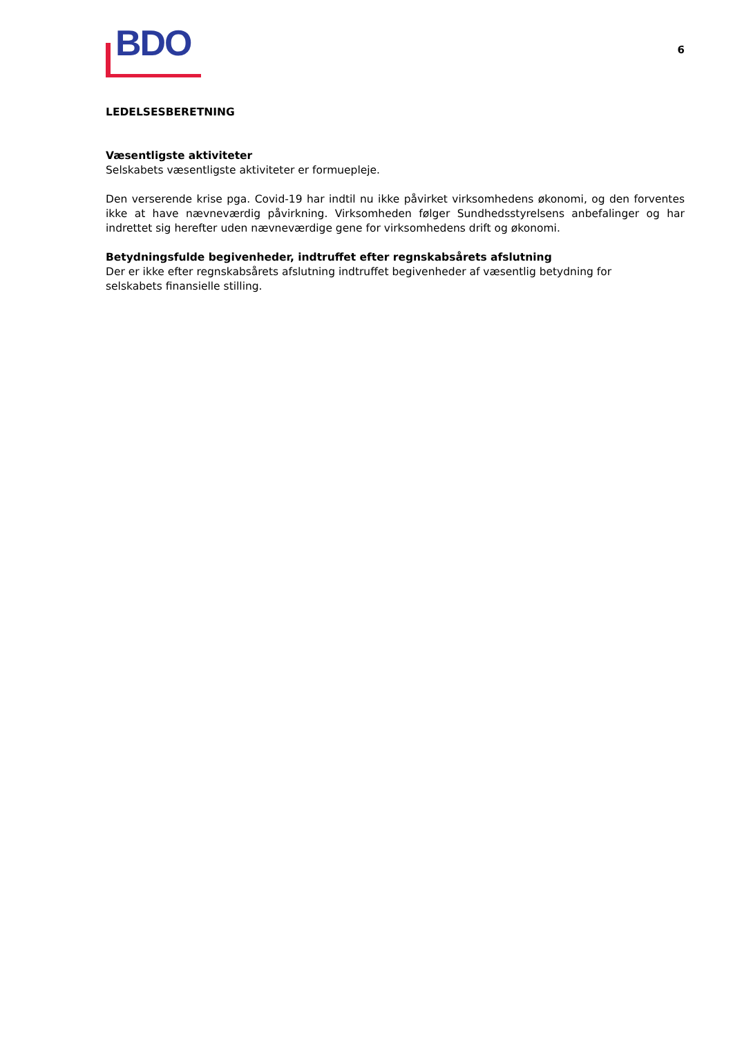BDO
6
LEDELSESBERETNING
Væsentligste aktiviteter
Selskabets væsentligste aktiviteter er formuepleje.
Den verserende krise pga. Covid-19 har indtil nu ikke påvirket virksomhedens økonomi, og den forventes ikke at have nævneværdig påvirkning. Virksomheden følger Sundhedsstyrelsens anbefalinger og har indrettet sig herefter uden nævneværdige gene for virksomhedens drift og økonomi.
Betydningsfulde begivenheder, indtruffet efter regnskabsårets afslutning
Der er ikke efter regnskabsårets afslutning indtruffet begivenheder af væsentlig betydning for
selskabets finansielle stilling.